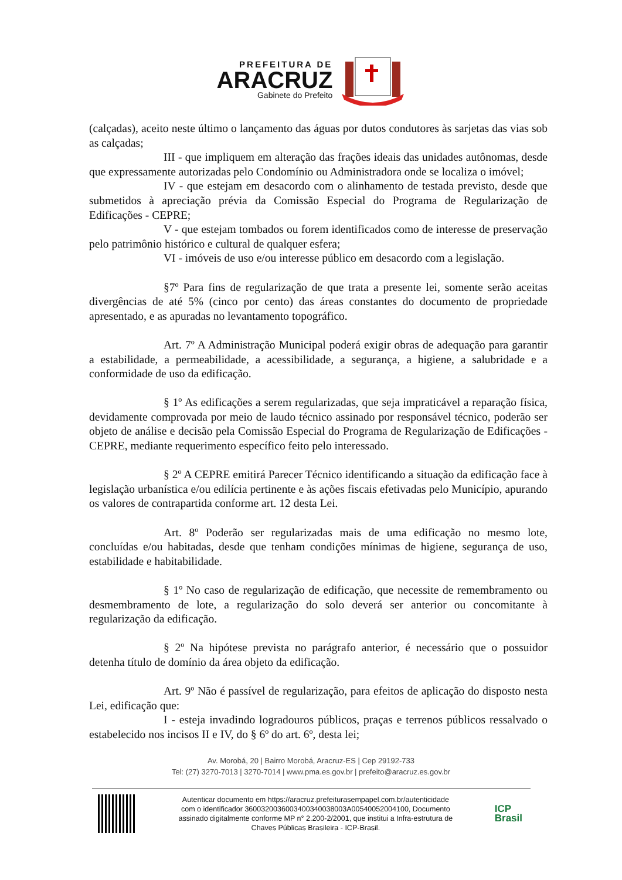PREFEITURA DE
ARACRUZ
Gabinete do Prefeito
(calçadas), aceito neste último o lançamento das águas por dutos condutores às sarjetas das vias sob as calçadas;
III - que impliquem em alteração das frações ideais das unidades autônomas, desde que expressamente autorizadas pelo Condomínio ou Administradora onde se localiza o imóvel;
IV - que estejam em desacordo com o alinhamento de testada previsto, desde que submetidos à apreciação prévia da Comissão Especial do Programa de Regularização de Edificações - CEPRE;
V - que estejam tombados ou forem identificados como de interesse de preservação pelo patrimônio histórico e cultural de qualquer esfera;
VI - imóveis de uso e/ou interesse público em desacordo com a legislação.
§7º Para fins de regularização de que trata a presente lei, somente serão aceitas divergências de até 5% (cinco por cento) das áreas constantes do documento de propriedade apresentado, e as apuradas no levantamento topográfico.
Art. 7º A Administração Municipal poderá exigir obras de adequação para garantir a estabilidade, a permeabilidade, a acessibilidade, a segurança, a higiene, a salubridade e a conformidade de uso da edificação.
§ 1º As edificações a serem regularizadas, que seja impraticável a reparação física, devidamente comprovada por meio de laudo técnico assinado por responsável técnico, poderão ser objeto de análise e decisão pela Comissão Especial do Programa de Regularização de Edificações - CEPRE, mediante requerimento específico feito pelo interessado.
§ 2º A CEPRE emitirá Parecer Técnico identificando a situação da edificação face à legislação urbanística e/ou edilícia pertinente e às ações fiscais efetivadas pelo Município, apurando os valores de contrapartida conforme art. 12 desta Lei.
Art. 8º Poderão ser regularizadas mais de uma edificação no mesmo lote, concluídas e/ou habitadas, desde que tenham condições mínimas de higiene, segurança de uso, estabilidade e habitabilidade.
§ 1º No caso de regularização de edificação, que necessite de remembramento ou desmembramento de lote, a regularização do solo deverá ser anterior ou concomitante à regularização da edificação.
§ 2º Na hipótese prevista no parágrafo anterior, é necessário que o possuidor detenha título de domínio da área objeto da edificação.
Art. 9º Não é passível de regularização, para efeitos de aplicação do disposto nesta Lei, edificação que:
I - esteja invadindo logradouros públicos, praças e terrenos públicos ressalvado o estabelecido nos incisos II e IV, do § 6º do art. 6º, desta lei;
Av. Morobá, 20 | Bairro Morobá, Aracruz-ES | Cep 29192-733
Tel: (27) 3270-7013 | 3270-7014 | www.pma.es.gov.br | prefeito@aracruz.es.gov.br
Autenticar documento em https://aracruz.prefeiturasempapel.com.br/autenticidade
com o identificador 3600320036003400340038003A00540052004100, Documento
assinado digitalmente conforme MP n° 2.200-2/2001, que institui a Infra-estrutura de
Chaves Públicas Brasileira - ICP-Brasil.
ICP
Brasil